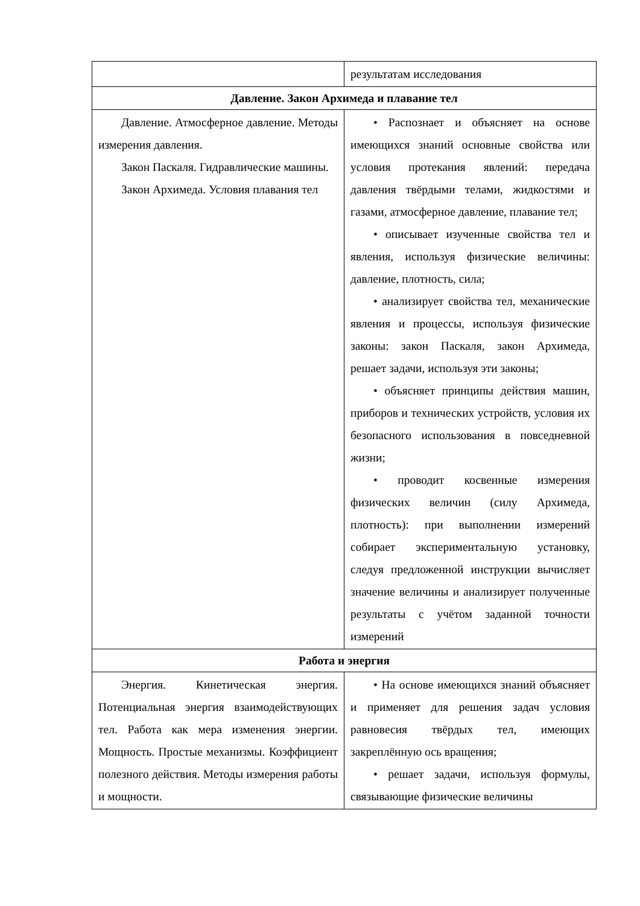| | результатам исследования |
| Давление. Закон Архимеда и плавание тел | |
| Давление. Атмосферное давление. Методы измерения давления. Закон Паскаля. Гидравлические машины. Закон Архимеда. Условия плавания тел | • Распознает и объясняет на основе имеющихся знаний основные свойства или условия протекания явлений: передача давления твёрдыми телами, жидкостями и газами, атмосферное давление, плавание тел; • описывает изученные свойства тел и явления, используя физические величины: давление, плотность, сила; • анализирует свойства тел, механические явления и процессы, используя физические законы: закон Паскаля, закон Архимеда, решает задачи, используя эти законы; • объясняет принципы действия машин, приборов и технических устройств, условия их безопасного использования в повседневной жизни; • проводит косвенные измерения физических величин (силу Архимеда, плотность): при выполнении измерений собирает экспериментальную установку, следуя предложенной инструкции вычисляет значение величины и анализирует полученные результаты с учётом заданной точности измерений |
| Работа и энергия | |
| Энергия. Кинетическая энергия. Потенциальная энергия взаимодействующих тел. Работа как мера изменения энергии. Мощность. Простые механизмы. Коэффициент полезного действия. Методы измерения работы и мощности. | • На основе имеющихся знаний объясняет и применяет для решения задач условия равновесия твёрдых тел, имеющих закреплённую ось вращения; • решает задачи, используя формулы, связывающие физические величины |